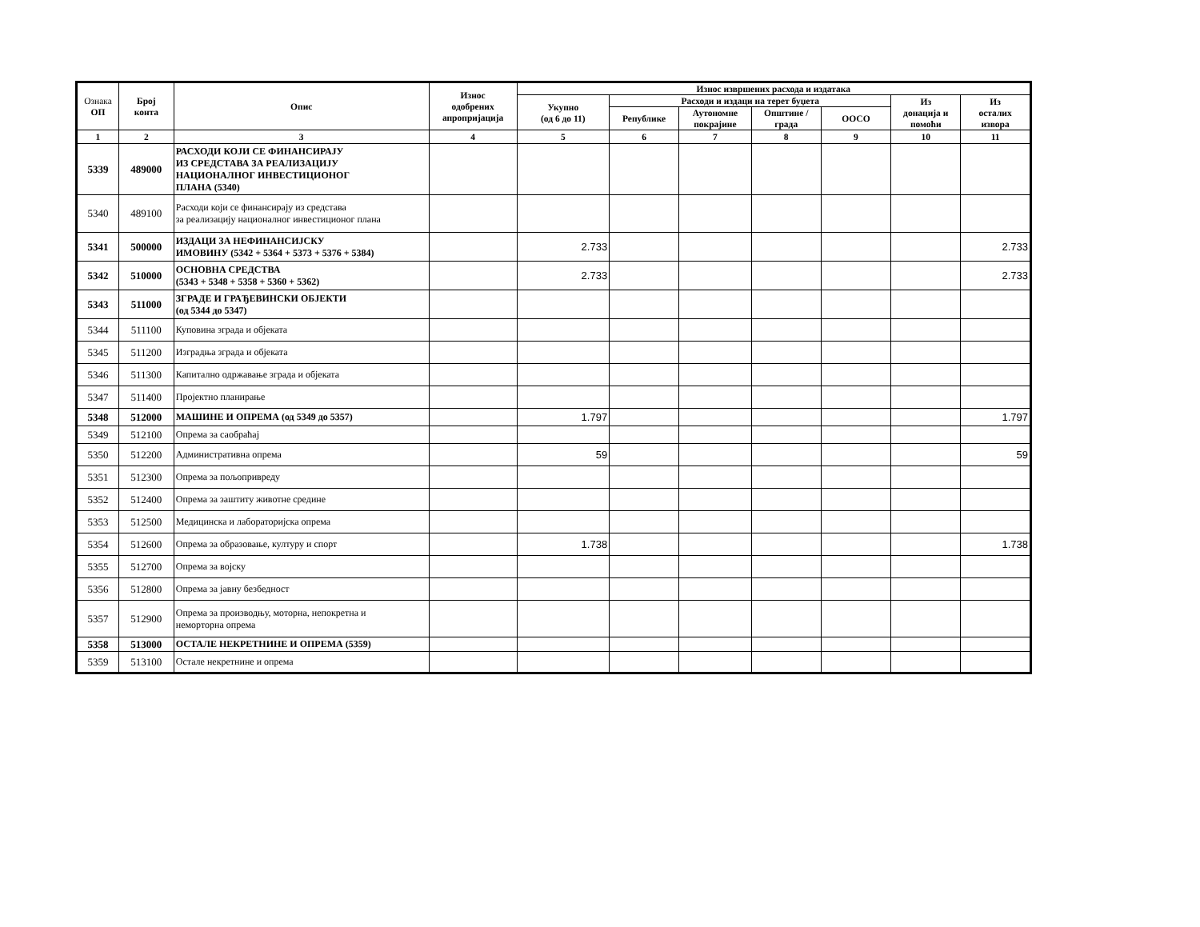| Ознака ОП | Број конта | Опис | Износ одобрених апропријација | Износ извршених расхода и издатака | | | | | | |
| --- | --- | --- | --- | --- | --- | --- | --- | --- | --- | --- |
| | | | | Укупно (од 6 до 11) | Расходи и издаци на терет буџета | | | | Из донација и помоћи | Из осталих извора |
| | | | | | Републике | Аутономне покрајине | Општине / града | ООСО | | |
| 1 | 2 | 3 | 4 | 5 | 6 | 7 | 8 | 9 | 10 | 11 |
| 5339 | 489000 | РАСХОДИ КОЈИ СЕ ФИНАНСИРАЈУ ИЗ СРЕДСТАВА ЗА РЕАЛИЗАЦИЈУ НАЦИОНАЛНОГ ИНВЕСТИЦИОНОГ ПЛАНА (5340) | | | | | | | | |
| 5340 | 489100 | Расходи који се финансирају из средстава за реализацију националног инвестиционог плана | | | | | | | | |
| 5341 | 500000 | ИЗДАЦИ ЗА НЕФИНАНСИЈСКУ ИМОВИНУ (5342 + 5364 + 5373 + 5376 + 5384) | | 2.733 | | | | | | 2.733 |
| 5342 | 510000 | ОСНОВНА СРЕДСТВА (5343 + 5348 + 5358 + 5360 + 5362) | | 2.733 | | | | | | 2.733 |
| 5343 | 511000 | ЗГРАДЕ И ГРАЂЕВИНСКИ ОБЈЕКТИ (од 5344 до 5347) | | | | | | | | |
| 5344 | 511100 | Куповина зграда и објеката | | | | | | | | |
| 5345 | 511200 | Изградња зграда и објеката | | | | | | | | |
| 5346 | 511300 | Капитално одржавање зграда и објеката | | | | | | | | |
| 5347 | 511400 | Пројектно планирање | | | | | | | | |
| 5348 | 512000 | МАШИНЕ И ОПРЕМА (од 5349 до 5357) | | 1.797 | | | | | | 1.797 |
| 5349 | 512100 | Опрема за саобраћај | | | | | | | | |
| 5350 | 512200 | Административна опрема | | 59 | | | | | | 59 |
| 5351 | 512300 | Опрема за пољопривреду | | | | | | | | |
| 5352 | 512400 | Опрема за заштиту животне средине | | | | | | | | |
| 5353 | 512500 | Медицинска и лабораторијска опрема | | | | | | | | |
| 5354 | 512600 | Опрема за образовање, културу и спорт | | 1.738 | | | | | | 1.738 |
| 5355 | 512700 | Опрема за војску | | | | | | | | |
| 5356 | 512800 | Опрема за јавну безбедност | | | | | | | | |
| 5357 | 512900 | Опрема за производњу, моторна, непокретна и неморторна опрема | | | | | | | | |
| 5358 | 513000 | ОСТАЛЕ НЕКРЕТНИНЕ И ОПРЕМА (5359) | | | | | | | | |
| 5359 | 513100 | Остале некретнине и опрема | | | | | | | | |